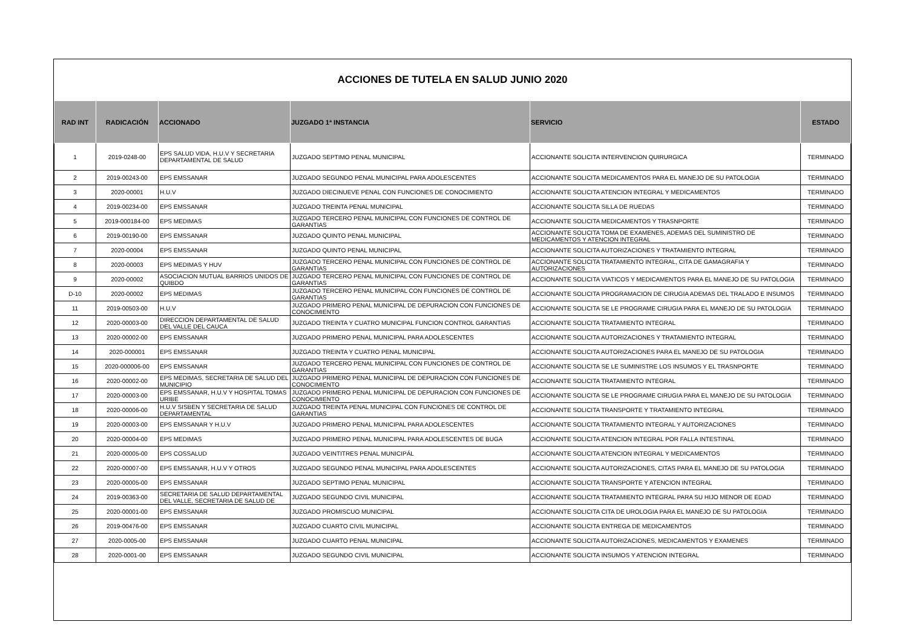ACCIONES DE TUTELA EN SALUD JUNIO 2020
| RAD INT | RADICACIÓN | ACCIONADO | JUZGADO 1ª INSTANCIA | SERVICIO | ESTADO |
| --- | --- | --- | --- | --- | --- |
| 1 | 2019-0248-00 | EPS SALUD VIDA, H.U.V Y SECRETARIA DEPARTAMENTAL DE SALUD | JUZGADO SEPTIMO PENAL MUNICIPAL | ACCIONANTE SOLICITA INTERVENCION QUIRURGICA | TERMINADO |
| 2 | 2019-00243-00 | EPS EMSSANAR | JUZGADO SEGUNDO PENAL MUNICIPAL PARA ADOLESCENTES | ACCIONANTE SOLICITA MEDICAMENTOS PARA EL MANEJO DE SU PATOLOGIA | TERMINADO |
| 3 | 2020-00001 | H.U.V | JUZGADO DIECINUEVE PENAL CON FUNCIONES DE CONOCIMIENTO | ACCIONANTE SOLICITA ATENCION INTEGRAL Y MEDICAMENTOS | TERMINADO |
| 4 | 2019-00234-00 | EPS EMSSANAR | JUZGADO TREINTA PENAL MUNICIPAL | ACCIONANTE SOLICITA SILLA DE RUEDAS | TERMINADO |
| 5 | 2019-000184-00 | EPS MEDIMAS | JUZGADO TERCERO PENAL MUNICIPAL CON FUNCIONES DE CONTROL DE GARANTIAS | ACCIONANTE SOLICITA MEDICAMENTOS Y TRASNPORTE | TERMINADO |
| 6 | 2019-00190-00 | EPS EMSSANAR | JUZGADO QUINTO PENAL MUNICIPAL | ACCIONANTE SOLICITA TOMA DE EXAMENES, ADEMAS DEL SUMINISTRO DE MEDICAMENTOS Y ATENCION INTEGRAL | TERMINADO |
| 7 | 2020-00004 | EPS EMSSANAR | JUZGADO QUINTO PENAL MUNICIPAL | ACCIONANTE SOLICITA AUTORIZACIONES Y TRATAMIENTO INTEGRAL | TERMINADO |
| 8 | 2020-00003 | EPS MEDIMAS Y HUV | JUZGADO TERCERO PENAL MUNICIPAL CON FUNCIONES DE CONTROL DE GARANTIAS | ACCIONANTE SOLICITA TRATAMIENTO INTEGRAL, CITA DE GAMAGRAFIA Y AUTORIZACIONES | TERMINADO |
| 9 | 2020-00002 | ASOCIACION MUTUAL BARRIOS UNIDOS DE QUIBDO | JUZGADO TERCERO PENAL MUNICIPAL CON FUNCIONES DE CONTROL DE GARANTIAS | ACCIONANTE SOLICITA VIATICOS Y MEDICAMENTOS PARA EL MANEJO DE SU PATOLOGIA | TERMINADO |
| D-10 | 2020-00002 | EPS MEDIMAS | JUZGADO TERCERO PENAL MUNICIPAL CON FUNCIONES DE CONTROL DE GARANTIAS | ACCIONANTE SOLICITA PROGRAMACION DE CIRUGIA ADEMAS DEL TRALADO E INSUMOS | TERMINADO |
| 11 | 2019-00503-00 | H.U.V | JUZGADO PRIMERO PENAL MUNICIPAL DE DEPURACION CON FUNCIONES DE CONOCIMIENTO | ACCIONANTE SOLICITA SE LE PROGRAME CIRUGIA PARA EL MANEJO DE SU PATOLOGIA | TERMINADO |
| 12 | 2020-00003-00 | DIRECCION DEPARTAMENTAL DE SALUD DEL VALLE DEL CAUCA | JUZGADO TREINTA Y CUATRO MUNICIPAL FUNCION CONTROL GARANTIAS | ACCIONANTE SOLICITA TRATAMIENTO INTEGRAL | TERMINADO |
| 13 | 2020-00002-00 | EPS EMSSANAR | JUZGADO PRIMERO PENAL MUNICIPAL PARA ADOLESCENTES | ACCIONANTE SOLICITA AUTORIZACIONES Y TRATAMIENTO INTEGRAL | TERMINADO |
| 14 | 2020-000001 | EPS EMSSANAR | JUZGADO TREINTA Y CUATRO PENAL MUNICIPAL | ACCIONANTE SOLICITA AUTORIZACIONES PARA EL MANEJO DE SU PATOLOGIA | TERMINADO |
| 15 | 2020-000006-00 | EPS EMSSANAR | JUZGADO TERCERO PENAL MUNICIPAL CON FUNCIONES DE CONTROL DE GARANTIAS | ACCIONANTE SOLICITA SE LE SUMINISTRE LOS INSUMOS Y EL TRASNPORTE | TERMINADO |
| 16 | 2020-00002-00 | EPS MEDIMAS, SECRETARIA DE SALUD DEL MUNICIPIO | JUZGADO PRIMERO PENAL MUNICIPAL DE DEPURACION CON FUNCIONES DE CONOCIMIENTO | ACCIONANTE SOLICITA TRATAMIENTO INTEGRAL | TERMINADO |
| 17 | 2020-00003-00 | EPS EMSSANAR, H.U.V Y HOSPITAL TOMAS URIBE | JUZGADO PRIMERO PENAL MUNICIPAL DE DEPURACION CON FUNCIONES DE CONOCIMIENTO | ACCIONANTE SOLICITA SE LE PROGRAME CIRUGIA PARA EL MANEJO DE SU PATOLOGIA | TERMINADO |
| 18 | 2020-00006-00 | H.U.V SISBEN Y SECRETARIA DE SALUD DEPARTAMENTAL | JUZGADO TREINTA PENAL MUNICIPAL CON FUNCIONES DE CONTROL DE GARANTIAS | ACCIONANTE SOLICITA TRANSPORTE Y TRATAMIENTO INTEGRAL | TERMINADO |
| 19 | 2020-00003-00 | EPS EMSSANAR Y H.U.V | JUZGADO PRIMERO PENAL MUNICIPAL PARA ADOLESCENTES | ACCIONANTE SOLICITA TRATAMIENTO INTEGRAL Y AUTORIZACIONES | TERMINADO |
| 20 | 2020-00004-00 | EPS MEDIMAS | JUZGADO PRIMERO PENAL MUNICIPAL PARA ADOLESCENTES DE BUGA | ACCIONANTE SOLICITA ATENCION INTEGRAL POR FALLA INTESTINAL | TERMINADO |
| 21 | 2020-00005-00 | EPS COSSALUD | JUZGADO VEINTITRES PENAL MUNICIPÁL | ACCIONANTE SOLICITA ATENCION INTEGRAL Y MEDICAMENTOS | TERMINADO |
| 22 | 2020-00007-00 | EPS EMSSANAR, H.U.V Y OTROS | JUZGADO SEGUNDO PENAL MUNICIPAL PARA ADOLESCENTES | ACCIONANTE SOLICITA AUTORIZACIONES, CITAS PARA EL MANEJO DE SU PATOLOGIA | TERMINADO |
| 23 | 2020-00005-00 | EPS EMSSANAR | JUZGADO SEPTIMO PENAL MUNICIPAL | ACCIONANTE SOLICITA TRANSPORTE Y ATENCION INTEGRAL | TERMINADO |
| 24 | 2019-00363-00 | SECRETARIA DE SALUD DEPARTAMENTAL DEL VALLE, SECRETARIA DE SALUD DE | JUZGADO SEGUNDO CIVIL MUNICIPAL | ACCIONANTE SOLICITA TRATAMIENTO INTEGRAL PARA SU HIJO MENOR DE EDAD | TERMINADO |
| 25 | 2020-00001-00 | EPS EMSSANAR | JUZGADO PROMISCUO MUNICIPAL | ACCIONANTE SOLICITA CITA DE UROLOGIA PARA EL MANEJO DE SU PATOLOGIA | TERMINADO |
| 26 | 2019-00476-00 | EPS EMSSANAR | JUZGADO CUARTO CIVIL MUNICIPAL | ACCIONANTE SOLICITA ENTREGA DE MEDICAMENTOS | TERMINADO |
| 27 | 2020-0005-00 | EPS EMSSANAR | JUZGADO CUARTO PENAL MUNICIPAL | ACCIONANTE SOLICITA AUTORIZACIONES, MEDICAMENTOS Y EXAMENES | TERMINADO |
| 28 | 2020-0001-00 | EPS EMSSANAR | JUZGADO SEGUNDO CIVIL MUNICIPAL | ACCIONANTE SOLICITA INSUMOS Y ATENCION INTEGRAL | TERMINADO |